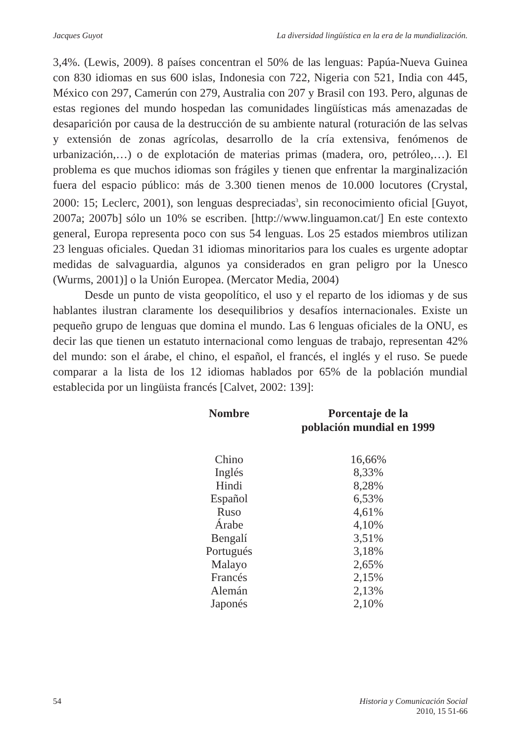Jacques Guyot La diversidad lingüística en la era de la mundialización.
3,4%. (Lewis, 2009). 8 países concentran el 50% de las lenguas: Papúa-Nueva Guinea con 830 idiomas en sus 600 islas, Indonesia con 722, Nigeria con 521, India con 445, México con 297, Camerún con 279, Australia con 207 y Brasil con 193. Pero, algunas de estas regiones del mundo hospedan las comunidades lingüísticas más amenazadas de desaparición por causa de la destrucción de su ambiente natural (roturación de las selvas y extensión de zonas agrícolas, desarrollo de la cría extensiva, fenómenos de urbanización,…) o de explotación de materias primas (madera, oro, petróleo,…). El problema es que muchos idiomas son frágiles y tienen que enfrentar la marginalización fuera del espacio público: más de 3.300 tienen menos de 10.000 locutores (Crystal, 2000: 15; Leclerc, 2001), son lenguas despreciadas<sup>3</sup>, sin reconocimiento oficial [Guyot, 2007a; 2007b] sólo un 10% se escriben. [http://www.linguamon.cat/] En este contexto general, Europa representa poco con sus 54 lenguas. Los 25 estados miembros utilizan 23 lenguas oficiales. Quedan 31 idiomas minoritarios para los cuales es urgente adoptar medidas de salvaguardia, algunos ya considerados en gran peligro por la Unesco (Wurms, 2001)] o la Unión Europea. (Mercator Media, 2004)
Desde un punto de vista geopolítico, el uso y el reparto de los idiomas y de sus hablantes ilustran claramente los desequilibrios y desafíos internacionales. Existe un pequeño grupo de lenguas que domina el mundo. Las 6 lenguas oficiales de la ONU, es decir las que tienen un estatuto internacional como lenguas de trabajo, representan 42% del mundo: son el árabe, el chino, el español, el francés, el inglés y el ruso. Se puede comparar a la lista de los 12 idiomas hablados por 65% de la población mundial establecida por un lingüista francés [Calvet, 2002: 139]:
| Nombre | Porcentaje de la población mundial en 1999 |
| --- | --- |
| Chino | 16,66% |
| Inglés | 8,33% |
| Hindi | 8,28% |
| Español | 6,53% |
| Ruso | 4,61% |
| Árabe | 4,10% |
| Bengalí | 3,51% |
| Portugués | 3,18% |
| Malayo | 2,65% |
| Francés | 2,15% |
| Alemán | 2,13% |
| Japonés | 2,10% |
54 Historia y Comunicación Social
2010, 15 51-66